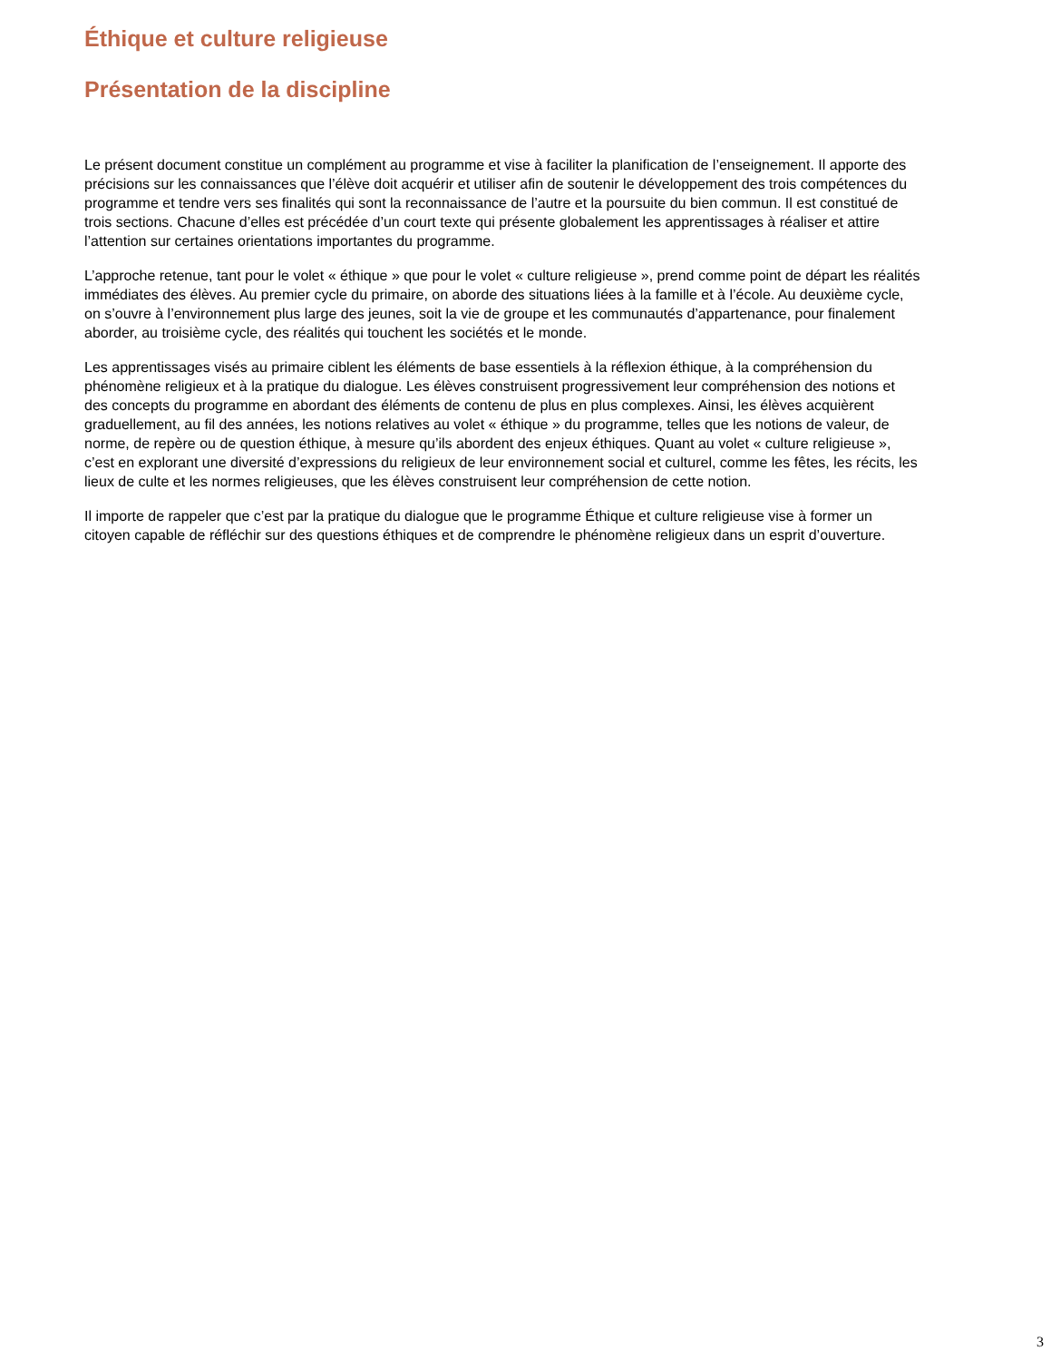Éthique et culture religieuse
Présentation de la discipline
Le présent document constitue un complément au programme et vise à faciliter la planification de l’enseignement. Il apporte des précisions sur les connaissances que l’élève doit acquérir et utiliser afin de soutenir le développement des trois compétences du programme et tendre vers ses finalités qui sont la reconnaissance de l’autre et la poursuite du bien commun. Il est constitué de trois sections. Chacune d’elles est précédée d’un court texte qui présente globalement les apprentissages à réaliser et attire l’attention sur certaines orientations importantes du programme.
L’approche retenue, tant pour le volet « éthique » que pour le volet « culture religieuse », prend comme point de départ les réalités immédiates des élèves. Au premier cycle du primaire, on aborde des situations liées à la famille et à l’école. Au deuxième cycle, on s’ouvre à l’environnement plus large des jeunes, soit la vie de groupe et les communautés d’appartenance, pour finalement aborder, au troisième cycle, des réalités qui touchent les sociétés et le monde.
Les apprentissages visés au primaire ciblent les éléments de base essentiels à la réflexion éthique, à la compréhension du phénomène religieux et à la pratique du dialogue. Les élèves construisent progressivement leur compréhension des notions et des concepts du programme en abordant des éléments de contenu de plus en plus complexes. Ainsi, les élèves acquièrent graduellement, au fil des années, les notions relatives au volet « éthique » du programme, telles que les notions de valeur, de norme, de repère ou de question éthique, à mesure qu’ils abordent des enjeux éthiques. Quant au volet « culture religieuse », c’est en explorant une diversité d’expressions du religieux de leur environnement social et culturel, comme les fêtes, les récits, les lieux de culte et les normes religieuses, que les élèves construisent leur compréhension de cette notion.
Il importe de rappeler que c’est par la pratique du dialogue que le programme Éthique et culture religieuse vise à former un citoyen capable de réfléchir sur des questions éthiques et de comprendre le phénomène religieux dans un esprit d’ouverture.
3